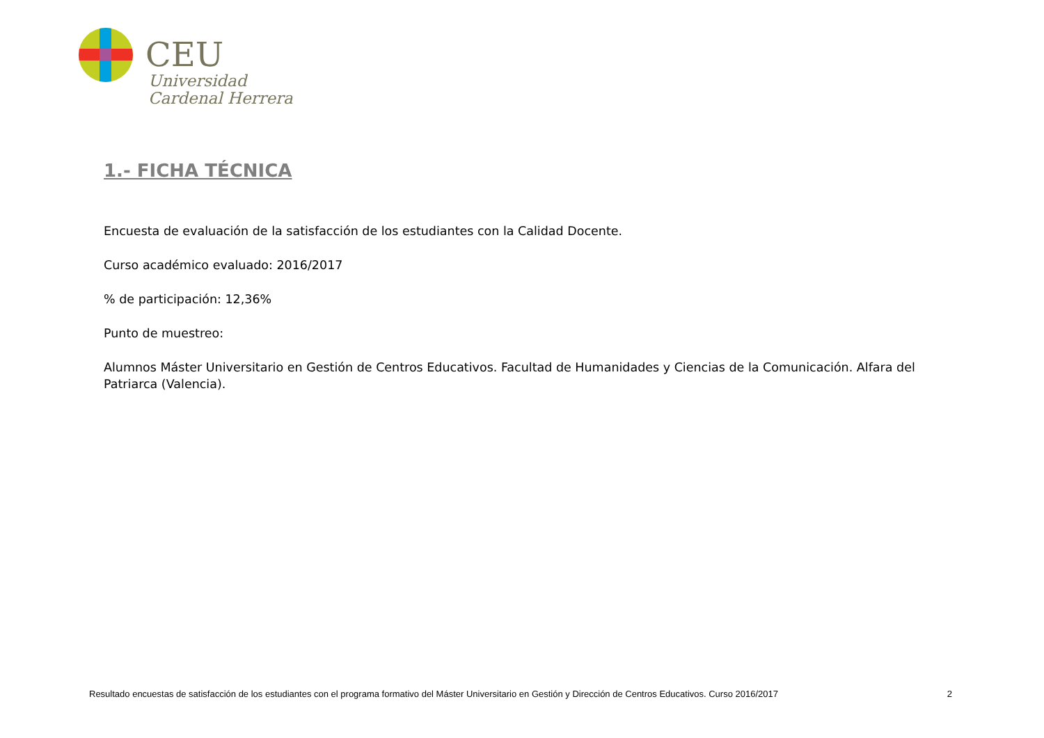CEU
Universidad
Cardenal Herrera
1.- FICHA TÉCNICA
Encuesta de evaluación de la satisfacción de los estudiantes con la Calidad Docente.
Curso académico evaluado: 2016/2017
% de participación: 12,36%
Punto de muestreo:
Alumnos Máster Universitario en Gestión de Centros Educativos. Facultad de Humanidades y Ciencias de la Comunicación. Alfara del Patriarca (Valencia).
Resultado encuestas de satisfacción de los estudiantes con el programa formativo del Máster Universitario en Gestión y Dirección de Centros Educativos. Curso 2016/2017 2